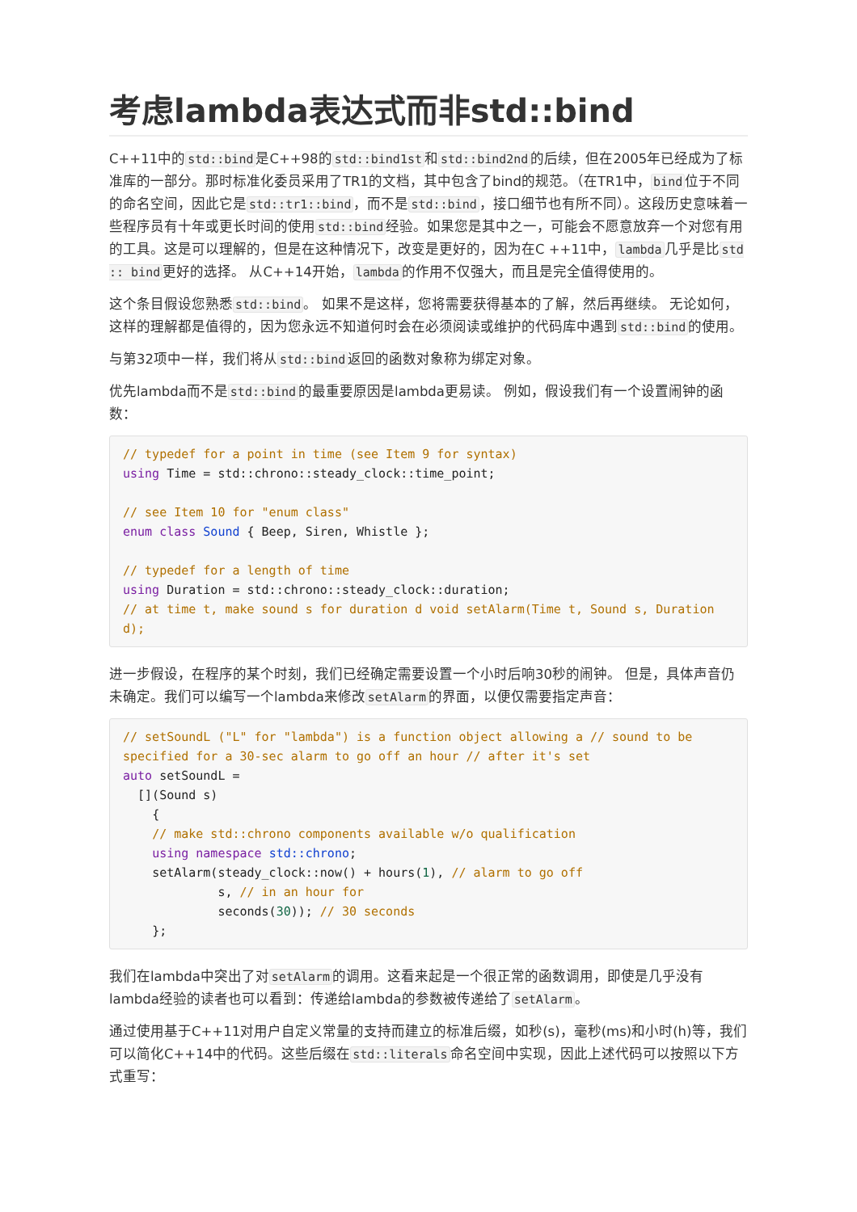考虑lambda表达式而非std::bind
C++11中的std::bind是C++98的std::bind1st和std::bind2nd的后续，但在2005年已经成为了标准库的一部分。那时标准化委员采用了TR1的文档，其中包含了bind的规范。（在TR1中，bind位于不同的命名空间，因此它是std::tr1::bind，而不是std::bind，接口细节也有所不同）。这段历史意味着一些程序员有十年或更长时间的使用std::bind经验。如果您是其中之一，可能会不愿意放弃一个对您有用的工具。这是可以理解的，但是在这种情况下，改变是更好的，因为在C ++11中，lambda几乎是比std :: bind更好的选择。 从C++14开始，lambda的作用不仅强大，而且是完全值得使用的。
这个条目假设您熟悉std::bind。 如果不是这样，您将需要获得基本的了解，然后再继续。 无论如何，这样的理解都是值得的，因为您永远不知道何时会在必须阅读或维护的代码库中遇到std::bind的使用。
与第32项中一样，我们将从std::bind返回的函数对象称为绑定对象。
优先lambda而不是std::bind的最重要原因是lambda更易读。 例如，假设我们有一个设置闹钟的函数：
// typedef for a point in time (see Item 9 for syntax)
using Time = std::chrono::steady_clock::time_point;

// see Item 10 for "enum class"
enum class Sound { Beep, Siren, Whistle };

// typedef for a length of time
using Duration = std::chrono::steady_clock::duration;
// at time t, make sound s for duration d void setAlarm(Time t, Sound s, Duration d);
进一步假设，在程序的某个时刻，我们已经确定需要设置一个小时后响30秒的闹钟。 但是，具体声音仍未确定。我们可以编写一个lambda来修改setAlarm的界面，以便仅需要指定声音：
// setSoundL ("L" for "lambda") is a function object allowing a // sound to be specified for a 30-sec alarm to go off an hour // after it's set
auto setSoundL =
  [](Sound s)
    {
    // make std::chrono components available w/o qualification
    using namespace std::chrono;
    setAlarm(steady_clock::now() + hours(1), // alarm to go off
             s, // in an hour for
             seconds(30)); // 30 seconds
    };
我们在lambda中突出了对setAlarm的调用。这看来起是一个很正常的函数调用，即使是几乎没有lambda经验的读者也可以看到：传递给lambda的参数被传递给了setAlarm。
通过使用基于C++11对用户自定义常量的支持而建立的标准后缀，如秒(s)，毫秒(ms)和小时(h)等，我们可以简化C++14中的代码。这些后缀在std::literals命名空间中实现，因此上述代码可以按照以下方式重写：